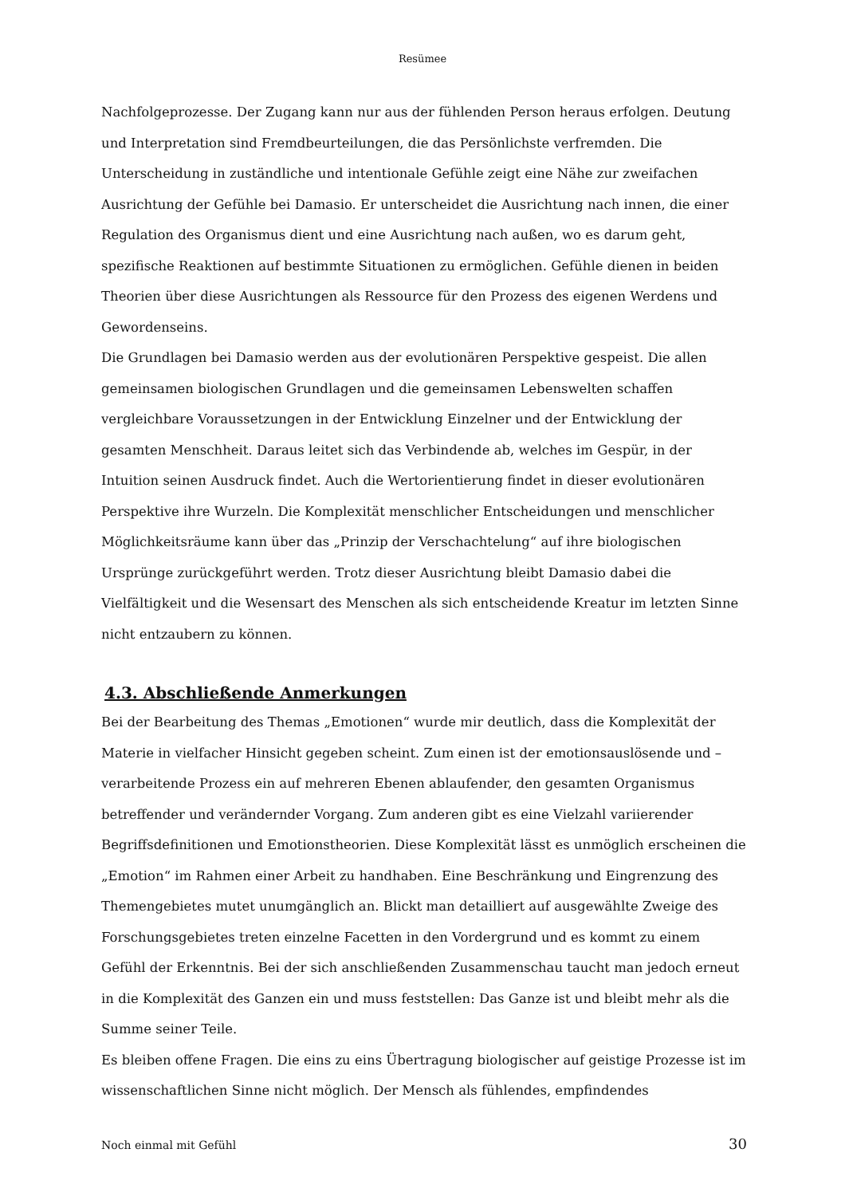Resümee
Nachfolgeprozesse. Der Zugang kann nur aus der fühlenden Person heraus erfolgen. Deutung und Interpretation sind Fremdbeurteilungen, die das Persönlichste verfremden. Die Unterscheidung in zuständliche und intentionale Gefühle zeigt eine Nähe zur zweifachen Ausrichtung der Gefühle bei Damasio. Er unterscheidet die Ausrichtung nach innen, die einer Regulation des Organismus dient und eine Ausrichtung nach außen, wo es darum geht, spezifische Reaktionen auf bestimmte Situationen zu ermöglichen. Gefühle dienen in beiden Theorien über diese Ausrichtungen als Ressource für den Prozess des eigenen Werdens und Gewordenseins.
Die Grundlagen bei Damasio werden aus der evolutionären Perspektive gespeist. Die allen gemeinsamen biologischen Grundlagen und die gemeinsamen Lebenswelten schaffen vergleichbare Voraussetzungen in der Entwicklung Einzelner und der Entwicklung der gesamten Menschheit. Daraus leitet sich das Verbindende ab, welches im Gespür, in der Intuition seinen Ausdruck findet. Auch die Wertorientierung findet in dieser evolutionären Perspektive ihre Wurzeln. Die Komplexität menschlicher Entscheidungen und menschlicher Möglichkeitsräume kann über das „Prinzip der Verschachtelung“ auf ihre biologischen Ursprünge zurückgeführt werden. Trotz dieser Ausrichtung bleibt Damasio dabei die Vielfältigkeit und die Wesensart des Menschen als sich entscheidende Kreatur im letzten Sinne nicht entzaubern zu können.
4.3. Abschließende Anmerkungen
Bei der Bearbeitung des Themas „Emotionen“ wurde mir deutlich, dass die Komplexität der Materie in vielfacher Hinsicht gegeben scheint. Zum einen ist der emotionsauslösende und –verarbeitende Prozess ein auf mehreren Ebenen ablaufender, den gesamten Organismus betreffender und verändernder Vorgang. Zum anderen gibt es eine Vielzahl variierender Begriffsdefinitionen und Emotionstheorien. Diese Komplexität lässt es unmöglich erscheinen die „Emotion“ im Rahmen einer Arbeit zu handhaben. Eine Beschränkung und Eingrenzung des Themengebietes mutet unumgänglich an. Blickt man detailliert auf ausgewählte Zweige des Forschungsgebietes treten einzelne Facetten in den Vordergrund und es kommt zu einem Gefühl der Erkenntnis. Bei der sich anschließenden Zusammenschau taucht man jedoch erneut in die Komplexität des Ganzen ein und muss feststellen: Das Ganze ist und bleibt mehr als die Summe seiner Teile.
Es bleiben offene Fragen. Die eins zu eins Übertragung biologischer auf geistige Prozesse ist im wissenschaftlichen Sinne nicht möglich. Der Mensch als fühlendes, empfindendes
Noch einmal mit Gefühl 30